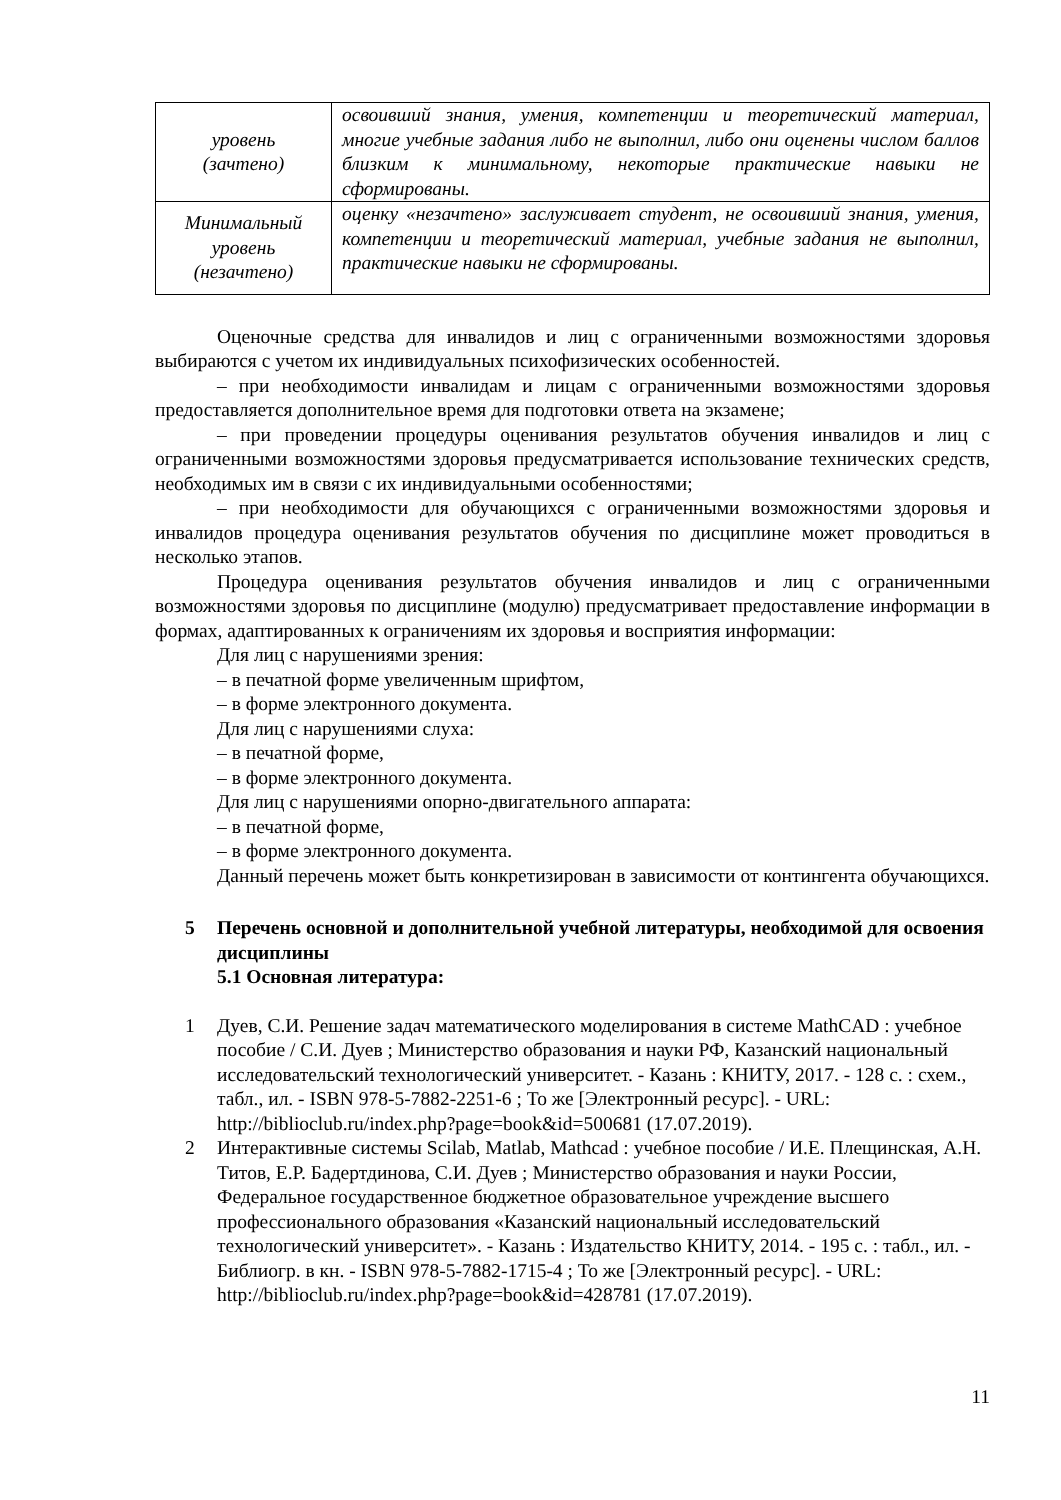| уровень (зачтено) | освоивший знания, умения, компетенции и теоретический материал, многие учебные задания либо не выполнил, либо они оценены числом баллов близким к минимальному, некоторые практические навыки не сформированы. |
| Минимальный уровень (незачтено) | оценку «незачтено» заслуживает студент, не освоивший знания, умения, компетенции и теоретический материал, учебные задания не выполнил, практические навыки не сформированы. |
Оценочные средства для инвалидов и лиц с ограниченными возможностями здоровья выбираются с учетом их индивидуальных психофизических особенностей.
– при необходимости инвалидам и лицам с ограниченными возможностями здоровья предоставляется дополнительное время для подготовки ответа на экзамене;
– при проведении процедуры оценивания результатов обучения инвалидов и лиц с ограниченными возможностями здоровья предусматривается использование технических средств, необходимых им в связи с их индивидуальными особенностями;
– при необходимости для обучающихся с ограниченными возможностями здоровья и инвалидов процедура оценивания результатов обучения по дисциплине может проводиться в несколько этапов.
Процедура оценивания результатов обучения инвалидов и лиц с ограниченными возможностями здоровья по дисциплине (модулю) предусматривает предоставление информации в формах, адаптированных к ограничениям их здоровья и восприятия информации:
Для лиц с нарушениями зрения:
– в печатной форме увеличенным шрифтом,
– в форме электронного документа.
Для лиц с нарушениями слуха:
– в печатной форме,
– в форме электронного документа.
Для лиц с нарушениями опорно-двигательного аппарата:
– в печатной форме,
– в форме электронного документа.
Данный перечень может быть конкретизирован в зависимости от контингента обучающихся.
5 Перечень основной и дополнительной учебной литературы, необходимой для освоения дисциплины
5.1 Основная литература:
1 Дуев, С.И. Решение задач математического моделирования в системе MathCAD : учебное пособие / С.И. Дуев ; Министерство образования и науки РФ, Казанский национальный исследовательский технологический университет. - Казань : КНИТУ, 2017. - 128 с. : схем., табл., ил. - ISBN 978-5-7882-2251-6 ; То же [Электронный ресурс]. - URL: http://biblioclub.ru/index.php?page=book&id=500681 (17.07.2019).
2 Интерактивные системы Scilab, Matlab, Mathcad : учебное пособие / И.Е. Плещинская, А.Н. Титов, Е.Р. Бадертдинова, С.И. Дуев ; Министерство образования и науки России, Федеральное государственное бюджетное образовательное учреждение высшего профессионального образования «Казанский национальный исследовательский технологический университет». - Казань : Издательство КНИТУ, 2014. - 195 с. : табл., ил. - Библиогр. в кн. - ISBN 978-5-7882-1715-4 ; То же [Электронный ресурс]. - URL: http://biblioclub.ru/index.php?page=book&id=428781 (17.07.2019).
11